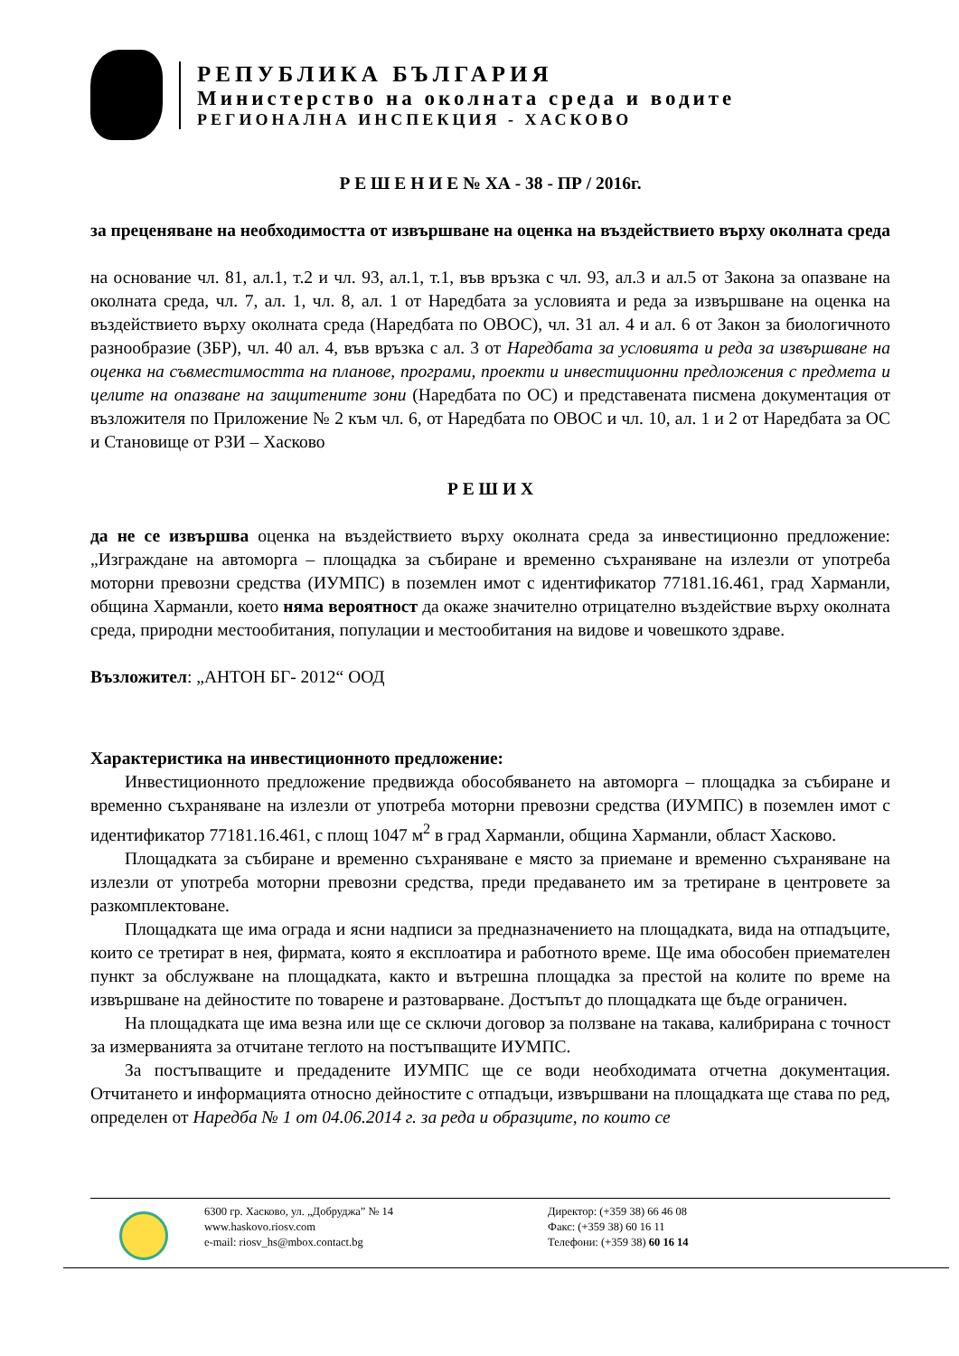РЕПУБЛИКА БЪЛГАРИЯ
Министерство на околната среда и водите
РЕГИОНАЛНА ИНСПЕКЦИЯ - ХАСКОВО
Р Е Ш Е Н И Е № ХА - 38 - ПР / 2016г.
за преценяване на необходимостта от извършване на оценка на въздействието върху околната среда
на основание чл. 81, ал.1, т.2 и чл. 93, ал.1, т.1, във връзка с чл. 93, ал.3 и ал.5 от Закона за опазване на околната среда, чл. 7, ал. 1, чл. 8, ал. 1 от Наредбата за условията и реда за извършване на оценка на въздействието върху околната среда (Наредбата по ОВОС), чл. 31 ал. 4 и ал. 6 от Закон за биологичното разнообразие (ЗБР), чл. 40 ал. 4, във връзка с ал. 3 от Наредбата за условията и реда за извършване на оценка на съвместимостта на планове, програми, проекти и инвестиционни предложения с предмета и целите на опазване на защитените зони (Наредбата по ОС) и представената писмена документация от възложителя по Приложение № 2 към чл. 6, от Наредбата по ОВОС и чл. 10, ал. 1 и 2 от Наредбата за ОС и Становище от РЗИ – Хасково
Р Е Ш И Х
да не се извършва оценка на въздействието върху околната среда за инвестиционно предложение: „Изграждане на автоморга – площадка за събиране и временно съхраняване на излезли от употреба моторни превозни средства (ИУМПС) в поземлен имот с идентификатор 77181.16.461, град Харманли, община Харманли, което няма вероятност да окаже значително отрицателно въздействие върху околната среда, природни местообитания, популации и местообитания на видове и човешкото здраве.
Възложител: „АНТОН БГ- 2012“ ООД
Характеристика на инвестиционното предложение:
Инвестиционното предложение предвижда обособяването на автоморга – площадка за събиране и временно съхраняване на излезли от употреба моторни превозни средства (ИУМПС) в поземлен имот с идентификатор 77181.16.461, с площ 1047 м<sup>2</sup> в град Харманли, община Харманли, област Хасково.
Площадката за събиране и временно съхраняване е място за приемане и временно съхраняване на излезли от употреба моторни превозни средства, преди предаването им за третиране в центровете за разкомплектоване.
Площадката ще има ограда и ясни надписи за предназначението на площадката, вида на отпадъците, които се третират в нея, фирмата, която я експлоатира и работното време. Ще има обособен приемателен пункт за обслужване на площадката, както и вътрешна площадка за престой на колите по време на извършване на дейностите по товарене и разтоварване. Достъпът до площадката ще бъде ограничен.
На площадката ще има везна или ще се сключи договор за ползване на такава, калибрирана с точност за измерванията за отчитане теглото на постъпващите ИУМПС.
За постъпващите и предадените ИУМПС ще се води необходимата отчетна документация. Отчитането и информацията относно дейностите с отпадъци, извършвани на площадката ще става по ред, определен от Наредба № 1 от 04.06.2014 г. за реда и образците, по които се
6300 гр. Хасково, ул. „Добруджа” № 14
www.haskovo.riosv.com
e-mail: riosv_hs@mbox.contact.bg
Директор: (+359 38) 66 46 08
Факс: (+359 38) 60 16 11
Телефони: (+359 38) 60 16 14